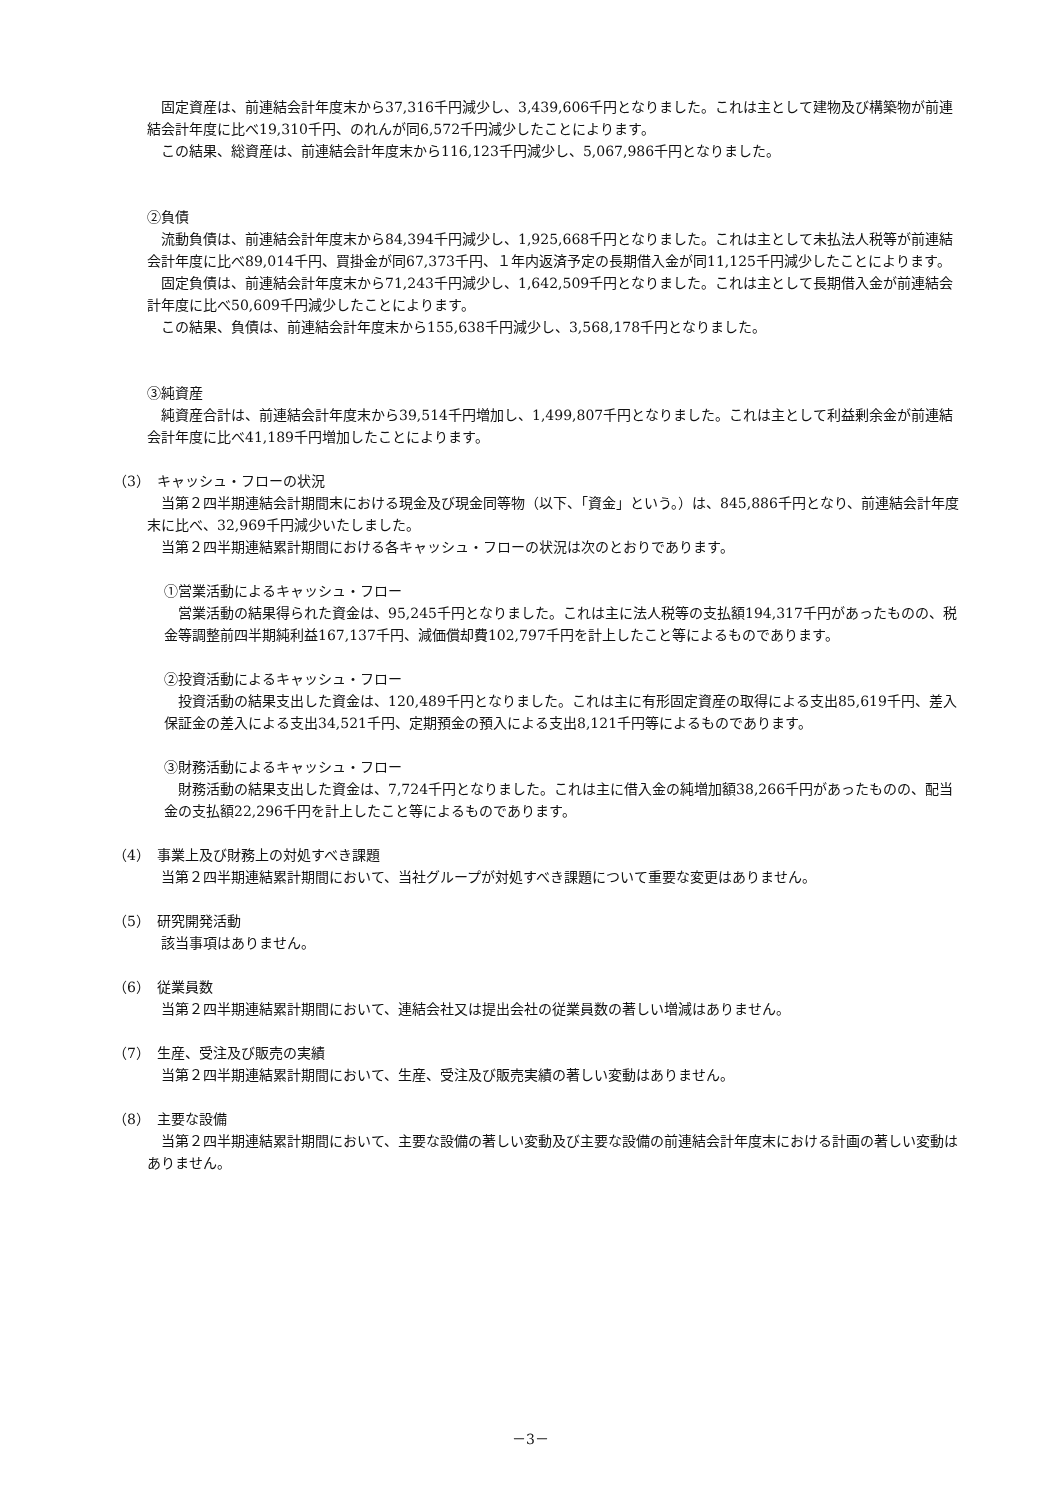固定資産は、前連結会計年度末から37,316千円減少し、3,439,606千円となりました。これは主として建物及び構築物が前連結会計年度に比べ19,310千円、のれんが同6,572千円減少したことによります。
この結果、総資産は、前連結会計年度末から116,123千円減少し、5,067,986千円となりました。
②負債
流動負債は、前連結会計年度末から84,394千円減少し、1,925,668千円となりました。これは主として未払法人税等が前連結会計年度に比べ89,014千円、買掛金が同67,373千円、１年内返済予定の長期借入金が同11,125千円減少したことによります。
固定負債は、前連結会計年度末から71,243千円減少し、1,642,509千円となりました。これは主として長期借入金が前連結会計年度に比べ50,609千円減少したことによります。
この結果、負債は、前連結会計年度末から155,638千円減少し、3,568,178千円となりました。
③純資産
純資産合計は、前連結会計年度末から39,514千円増加し、1,499,807千円となりました。これは主として利益剰余金が前連結会計年度に比べ41,189千円増加したことによります。
（3）　キャッシュ・フローの状況
当第２四半期連結会計期間末における現金及び現金同等物（以下、「資金」という。）は、845,886千円となり、前連結会計年度末に比べ、32,969千円減少いたしました。
当第２四半期連結累計期間における各キャッシュ・フローの状況は次のとおりであります。
①営業活動によるキャッシュ・フロー
営業活動の結果得られた資金は、95,245千円となりました。これは主に法人税等の支払額194,317千円があったものの、税金等調整前四半期純利益167,137千円、減価償却費102,797千円を計上したこと等によるものであります。
②投資活動によるキャッシュ・フロー
投資活動の結果支出した資金は、120,489千円となりました。これは主に有形固定資産の取得による支出85,619千円、差入保証金の差入による支出34,521千円、定期預金の預入による支出8,121千円等によるものであります。
③財務活動によるキャッシュ・フロー
財務活動の結果支出した資金は、7,724千円となりました。これは主に借入金の純増加額38,266千円があったものの、配当金の支払額22,296千円を計上したこと等によるものであります。
（4）　事業上及び財務上の対処すべき課題
当第２四半期連結累計期間において、当社グループが対処すべき課題について重要な変更はありません。
（5）　研究開発活動
該当事項はありません。
（6）　従業員数
当第２四半期連結累計期間において、連結会社又は提出会社の従業員数の著しい増減はありません。
（7）　生産、受注及び販売の実績
当第２四半期連結累計期間において、生産、受注及び販売実績の著しい変動はありません。
（8）　主要な設備
当第２四半期連結累計期間において、主要な設備の著しい変動及び主要な設備の前連結会計年度末における計画の著しい変動はありません。
－3－